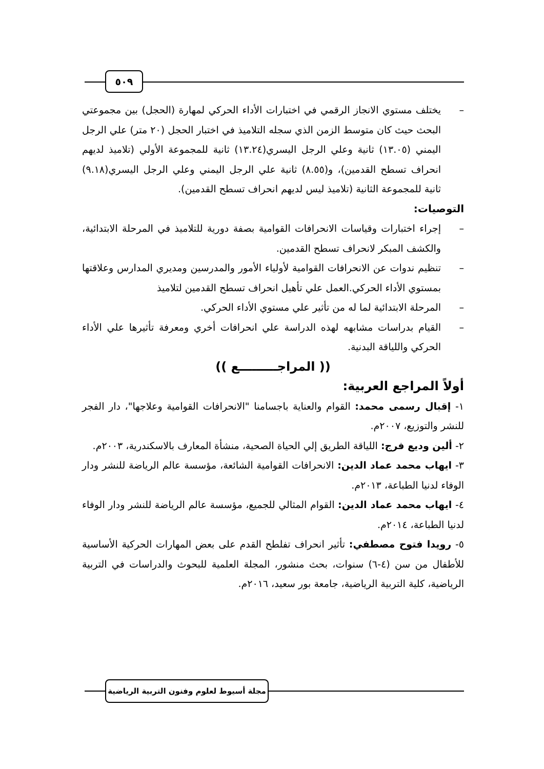٥٠٩
– يختلف مستوي الانجاز الرقمي في اختبارات الأداء الحركي لمهارة (الحجل) بين مجموعتي البحث حيث كان متوسط الزمن الذي سجله التلاميذ في اختبار الحجل (٢٠ متر) علي الرجل اليمني (١٣.٠٥) ثانية وعلي الرجل اليسري(١٣.٢٤) ثانية للمجموعة الأولي (تلاميذ لديهم انحراف تسطح القدمين)، و(٨.٥٥) ثانية علي الرجل اليمني وعلي الرجل اليسري(٩.١٨) ثانية للمجموعة الثانية (تلاميذ ليس لديهم انحراف تسطح القدمين).
التوصيات:
– إجراء اختبارات وقياسات الانحرافات القوامية بصفة دورية للتلاميذ في المرحلة الابتدائية، والكشف المبكر لانحراف تسطح القدمين.
– تنظيم ندوات عن الانحرافات القوامية لأولياء الأمور والمدرسين ومديري المدارس وعلاقتها بمستوي الأداء الحركي.العمل علي تأهيل انحراف تسطح القدمين لتلاميذ
– المرحلة الابتدائية لما له من تأثير علي مستوي الأداء الحركي.
– القيام بدراسات مشابهه لهذه الدراسة علي انحرافات أخري ومعرفة تأثيرها علي الأداء الحركي واللياقة البدنية.
(( المراجـــــــــع ))
أولاً المراجع العربية:
١- إقبال رسمى محمد: القوام والعناية باجسامنا "الانحرافات القوامية وعلاجها"، دار الفجر للنشر والتوزيع، ٢٠٠٧م.
٢- ألين وديع فرج: اللياقة الطريق إلي الحياة الصحية، منشأة المعارف بالاسكندرية، ٢٠٠٣م.
٣- ايهاب محمد عماد الدين: الانحرافات القوامية الشائعة، مؤسسة عالم الرياضة للنشر ودار الوفاء لدنيا الطباعة، ٢٠١٣م.
٤- ايهاب محمد عماد الدين: القوام المثالي للجميع، مؤسسة عالم الرياضة للنشر ودار الوفاء لدنيا الطباعة، ٢٠١٤م.
٥- رويدا فتوح مصطفي: تأثير انحراف تفلطح القدم على بعض المهارات الحركية الأساسية للأطفال من سن (٤-٦) سنوات، بحث منشور، المجلة العلمية للبحوث والدراسات في التربية الرياضية، كلية التربية الرياضية، جامعة بور سعيد، ٢٠١٦م.
مجلة أسيوط لعلوم وفنون التربية الرياضية